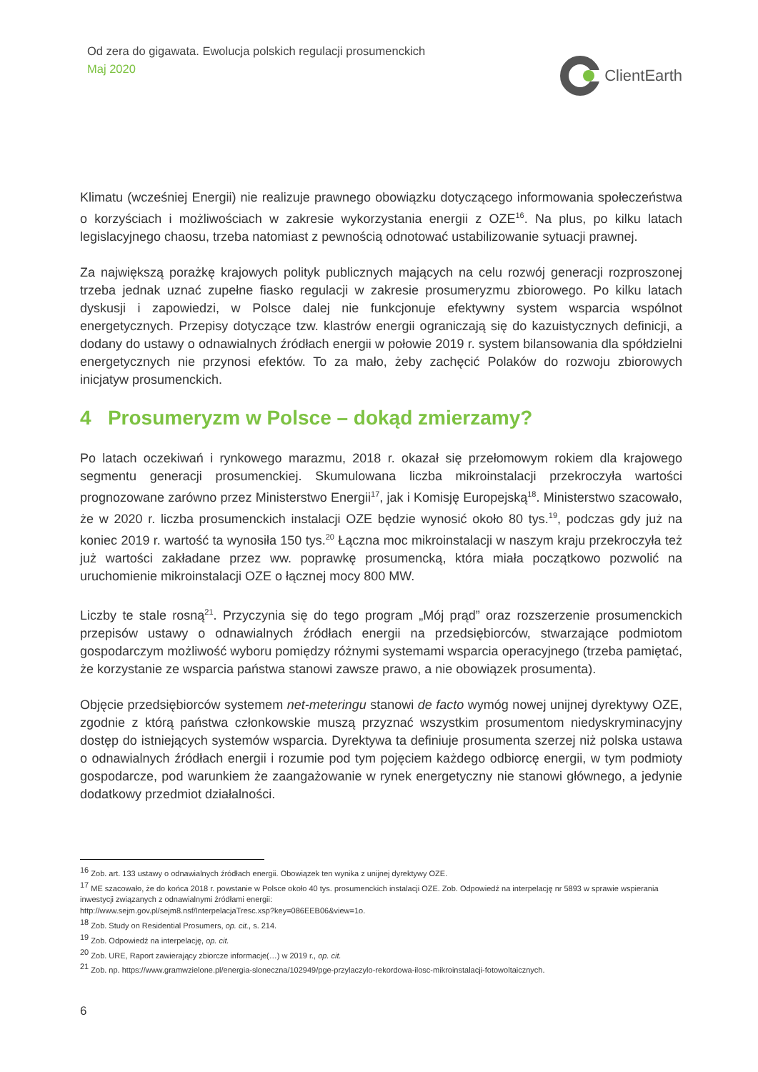Od zera do gigawata. Ewolucja polskich regulacji prosumenckich
Maj 2020
ClientEarth
Klimatu (wcześniej Energii) nie realizuje prawnego obowiązku dotyczącego informowania społeczeństwa o korzyściach i możliwościach w zakresie wykorzystania energii z OZE<sup>16</sup>. Na plus, po kilku latach legislacyjnego chaosu, trzeba natomiast z pewnością odnotować ustabilizowanie sytuacji prawnej.
Za największą porażkę krajowych polityk publicznych mających na celu rozwój generacji rozproszonej trzeba jednak uznać zupełne fiasko regulacji w zakresie prosumeryzmu zbiorowego. Po kilku latach dyskusji i zapowiedzi, w Polsce dalej nie funkcjonuje efektywny system wsparcia wspólnot energetycznych. Przepisy dotyczące tzw. klastrów energii ograniczają się do kazuistycznych definicji, a dodany do ustawy o odnawialnych źródłach energii w połowie 2019 r. system bilansowania dla spółdzielni energetycznych nie przynosi efektów. To za mało, żeby zachęcić Polaków do rozwoju zbiorowych inicjatyw prosumenckich.
4 Prosumeryzm w Polsce – dokąd zmierzamy?
Po latach oczekiwań i rynkowego marazmu, 2018 r. okazał się przełomowym rokiem dla krajowego segmentu generacji prosumenckiej. Skumulowana liczba mikroinstalacji przekroczyła wartości prognozowane zarówno przez Ministerstwo Energii<sup>17</sup>, jak i Komisję Europejską<sup>18</sup>. Ministerstwo szacowało, że w 2020 r. liczba prosumenckich instalacji OZE będzie wynosić około 80 tys.<sup>19</sup>, podczas gdy już na koniec 2019 r. wartość ta wynosiła 150 tys.<sup>20</sup> Łączna moc mikroinstalacji w naszym kraju przekroczyła też już wartości zakładane przez ww. poprawkę prosumencką, która miała początkowo pozwolić na uruchomienie mikroinstalacji OZE o łącznej mocy 800 MW.
Liczby te stale rosną<sup>21</sup>. Przyczynia się do tego program „Mój prąd” oraz rozszerzenie prosumenckich przepisów ustawy o odnawialnych źródłach energii na przedsiębiorców, stwarzające podmiotom gospodarczym możliwość wyboru pomiędzy różnymi systemami wsparcia operacyjnego (trzeba pamiętać, że korzystanie ze wsparcia państwa stanowi zawsze prawo, a nie obowiązek prosumenta).
Objęcie przedsiębiorców systemem net-meteringu stanowi de facto wymóg nowej unijnej dyrektywy OZE, zgodnie z którą państwa członkowskie muszą przyznać wszystkim prosumentom niedyskryminacyjny dostęp do istniejących systemów wsparcia. Dyrektywa ta definiuje prosumenta szerzej niż polska ustawa o odnawialnych źródłach energii i rozumie pod tym pojęciem każdego odbiorcę energii, w tym podmioty gospodarcze, pod warunkiem że zaangażowanie w rynek energetyczny nie stanowi głównego, a jedynie dodatkowy przedmiot działalności.
<sup>16</sup> Zob. art. 133 ustawy o odnawialnych źródłach energii. Obowiązek ten wynika z unijnej dyrektywy OZE.
<sup>17</sup> ME szacowało, że do końca 2018 r. powstanie w Polsce około 40 tys. prosumenckich instalacji OZE. Zob. Odpowiedź na interpelację nr 5893 w sprawie wspierania inwestycji związanych z odnawialnymi źródłami energii:
http://www.sejm.gov.pl/sejm8.nsf/InterpelacjaTresc.xsp?key=086EEB06&view=1o.
<sup>18</sup> Zob. Study on Residential Prosumers, op. cit., s. 214.
<sup>19</sup> Zob. Odpowiedź na interpelację, op. cit.
<sup>20</sup> Zob. URE, Raport zawierający zbiorcze informacje(…) w 2019 r., op. cit.
<sup>21</sup> Zob. np. https://www.gramwzielone.pl/energia-sloneczna/102949/pge-przylaczylo-rekordowa-ilosc-mikroinstalacji-fotowoltaicznych.
6